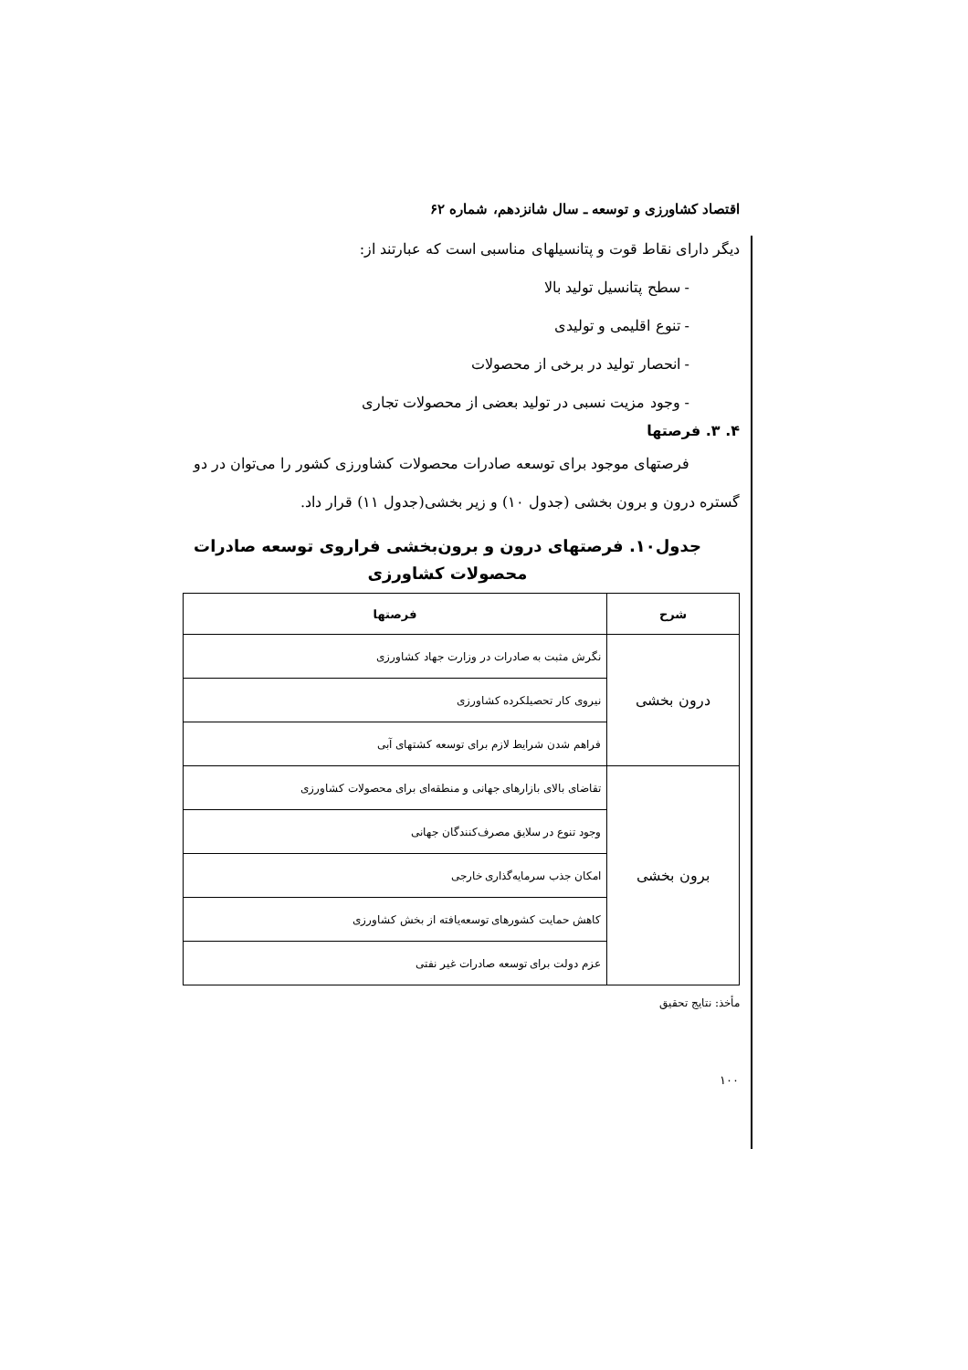اقتصاد کشاورزی و توسعه ـ سال شانزدهم، شماره ۶۲
دیگر دارای نقاط قوت و پتانسیلهای مناسبی است که عبارتند از:
- سطح پتانسیل تولید بالا
- تنوع اقلیمی و تولیدی
- انحصار تولید در برخی از محصولات
- وجود مزیت نسبی در تولید بعضی از محصولات تجاری
۴. ۳. فرصتها
فرصتهای موجود برای توسعه صادرات محصولات کشاورزی کشور را می‌توان در دو گستره درون و برون بخشی (جدول ۱۰) و زیر بخشی(جدول ۱۱) قرار داد.
جدول۱۰. فرصتهای درون و برون‌بخشی فراروی توسعه صادرات محصولات کشاورزی
| شرح | فرصتها |
| --- | --- |
| درون بخشی | نگرش مثبت به صادرات در وزارت جهاد کشاورزی |
| | نیروی کار تحصیلکرده کشاورزی |
| | فراهم شدن شرایط لازم برای توسعه کشتهای آبی |
| برون بخشی | تقاضای بالای بازارهای جهانی و منطقه‌ای برای محصولات کشاورزی |
| | وجود تنوع در سلایق مصرف‌کنندگان جهانی |
| | امکان جذب سرمایه‌گذاری خارجی |
| | کاهش حمایت کشورهای توسعه‌یافته از بخش کشاورزی |
| | عزم دولت برای توسعه صادرات غیر نفتی |
مأخذ: نتایج تحقیق
۱۰۰